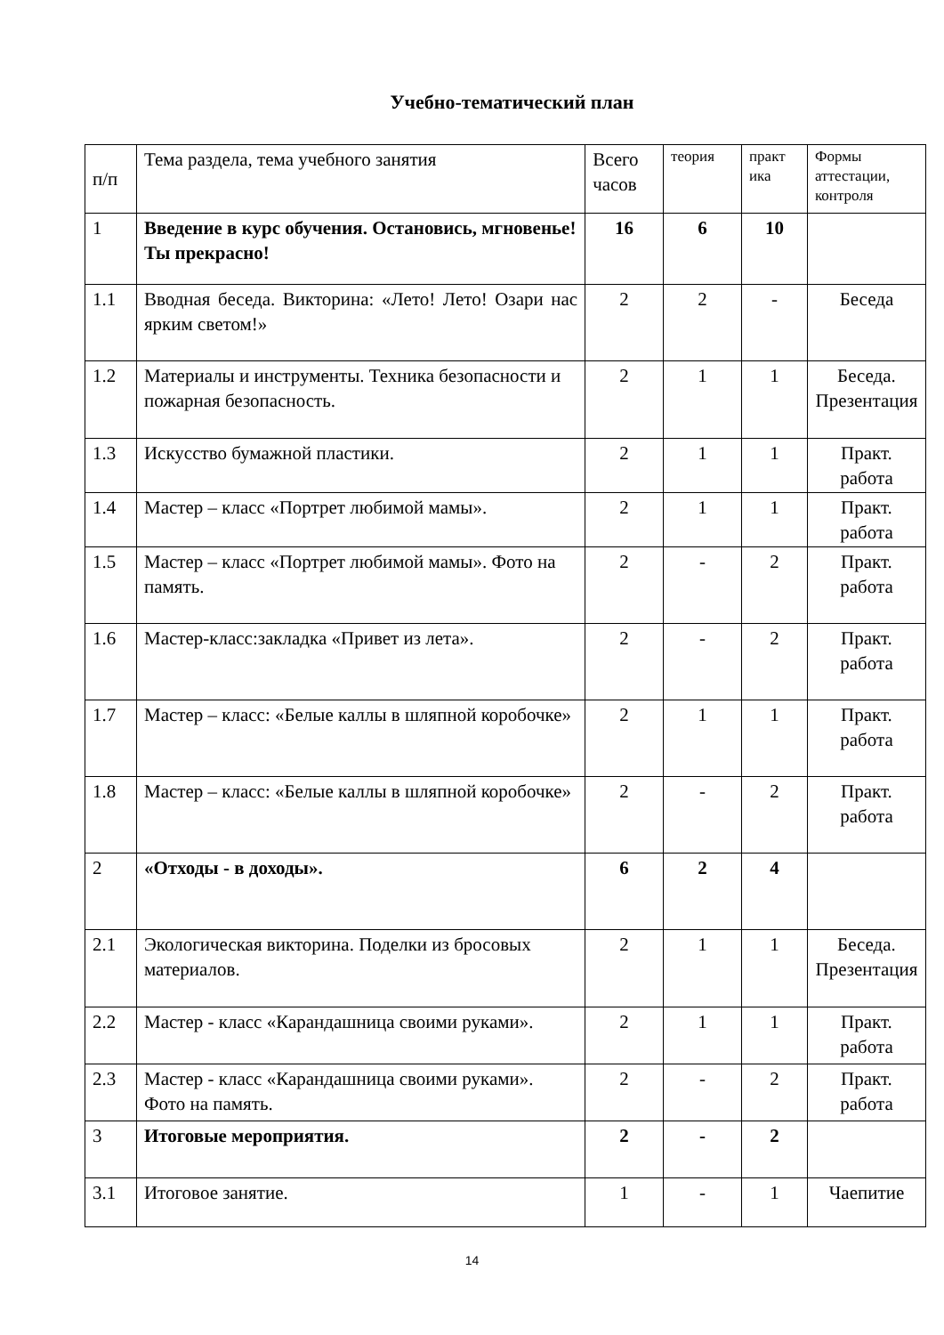Учебно-тематический план
| п/п | Тема раздела, тема учебного занятия | Всего часов | теория | практ ика | Формы аттестации, контроля |
| --- | --- | --- | --- | --- | --- |
| 1 | Введение в курс обучения. Остановись, мгновенье! Ты прекрасно! | 16 | 6 | 10 | |
| 1.1 | Вводная беседа. Викторина: «Лето! Лето! Озари нас ярким светом!» | 2 | 2 | - | Беседа |
| 1.2 | Материалы и инструменты. Техника безопасности и пожарная безопасность. | 2 | 1 | 1 | Беседа. Презентация |
| 1.3 | Искусство бумажной пластики. | 2 | 1 | 1 | Практ. работа |
| 1.4 | Мастер – класс «Портрет любимой мамы». | 2 | 1 | 1 | Практ. работа |
| 1.5 | Мастер – класс «Портрет любимой мамы». Фото на память. | 2 | - | 2 | Практ. работа |
| 1.6 | Мастер-класс:закладка «Привет из лета». | 2 | - | 2 | Практ. работа |
| 1.7 | Мастер – класс: «Белые каллы в шляпной коробочке» | 2 | 1 | 1 | Практ. работа |
| 1.8 | Мастер – класс: «Белые каллы в шляпной коробочке» | 2 | - | 2 | Практ. работа |
| 2 | «Отходы - в доходы». | 6 | 2 | 4 | |
| 2.1 | Экологическая викторина. Поделки из бросовых материалов. | 2 | 1 | 1 | Беседа. Презентация |
| 2.2 | Мастер - класс «Карандашница своими руками». | 2 | 1 | 1 | Практ. работа |
| 2.3 | Мастер - класс «Карандашница своими руками». Фото на память. | 2 | - | 2 | Практ. работа |
| 3 | Итоговые мероприятия. | 2 | - | 2 | |
| 3.1 | Итоговое занятие. | 1 | - | 1 | Чаепитие |
14